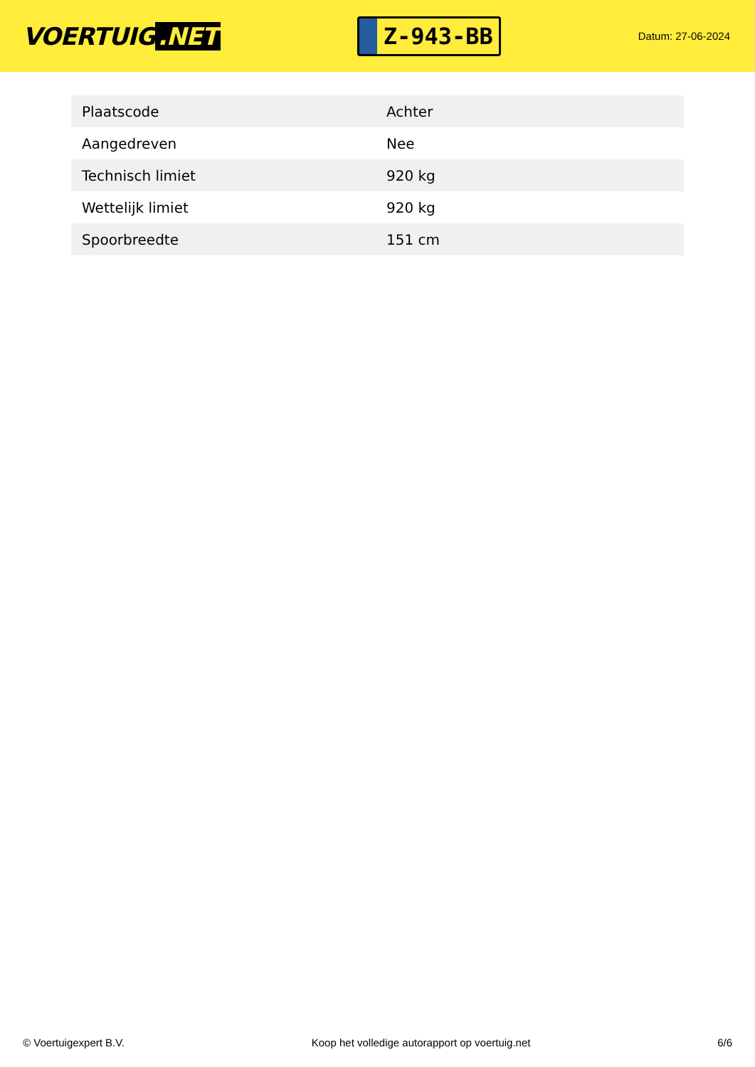VOERTUIG.NET
Z-943-BB
Datum: 27-06-2024
| Plaatscode | Achter |
| Aangedreven | Nee |
| Technisch limiet | 920 kg |
| Wettelijk limiet | 920 kg |
| Spoorbreedte | 151 cm |
© Voertuigexpert B.V. Koop het volledige autorapport op voertuig.net 6/6